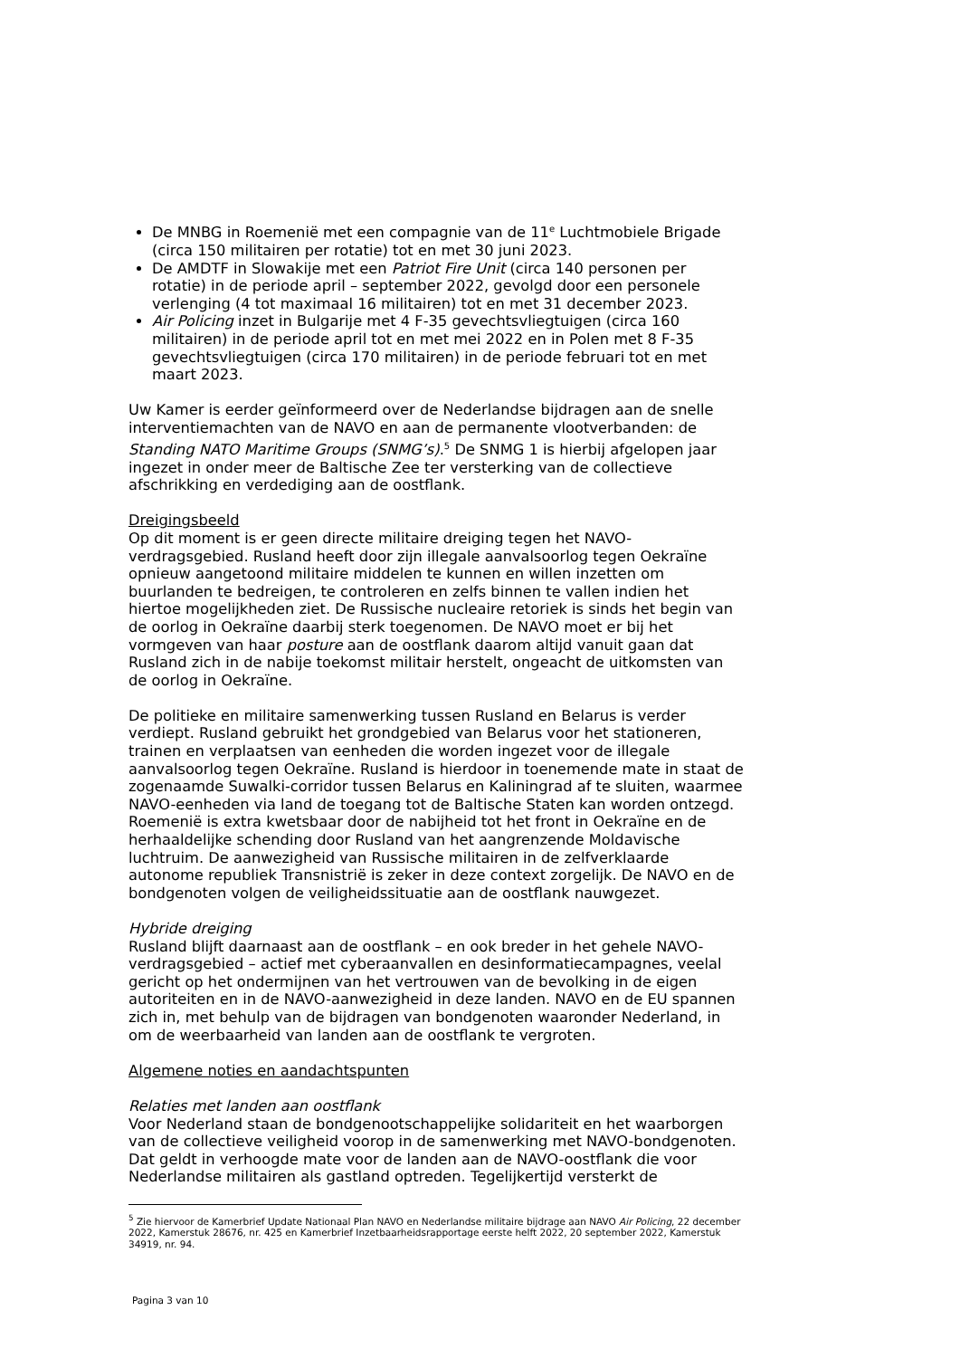De MNBG in Roemenië met een compagnie van de 11<sup>e</sup> Luchtmobiele Brigade (circa 150 militairen per rotatie) tot en met 30 juni 2023.
De AMDTF in Slowakije met een Patriot Fire Unit (circa 140 personen per rotatie) in de periode april – september 2022, gevolgd door een personele verlenging (4 tot maximaal 16 militairen) tot en met 31 december 2023.
Air Policing inzet in Bulgarije met 4 F-35 gevechtsvliegtuigen (circa 160 militairen) in de periode april tot en met mei 2022 en in Polen met 8 F-35 gevechtsvliegtuigen (circa 170 militairen) in de periode februari tot en met maart 2023.
Uw Kamer is eerder geïnformeerd over de Nederlandse bijdragen aan de snelle interventiemachten van de NAVO en aan de permanente vlootverbanden: de Standing NATO Maritime Groups (SNMG’s).<sup>5</sup> De SNMG 1 is hierbij afgelopen jaar ingezet in onder meer de Baltische Zee ter versterking van de collectieve afschrikking en verdediging aan de oostflank.
Dreigingsbeeld
Op dit moment is er geen directe militaire dreiging tegen het NAVO-verdragsgebied. Rusland heeft door zijn illegale aanvalsoorlog tegen Oekraïne opnieuw aangetoond militaire middelen te kunnen en willen inzetten om buurlanden te bedreigen, te controleren en zelfs binnen te vallen indien het hiertoe mogelijkheden ziet. De Russische nucleaire retoriek is sinds het begin van de oorlog in Oekraïne daarbij sterk toegenomen. De NAVO moet er bij het vormgeven van haar posture aan de oostflank daarom altijd vanuit gaan dat Rusland zich in de nabije toekomst militair herstelt, ongeacht de uitkomsten van de oorlog in Oekraïne.
De politieke en militaire samenwerking tussen Rusland en Belarus is verder verdiept. Rusland gebruikt het grondgebied van Belarus voor het stationeren, trainen en verplaatsen van eenheden die worden ingezet voor de illegale aanvalsoorlog tegen Oekraïne. Rusland is hierdoor in toenemende mate in staat de zogenaamde Suwalki-corridor tussen Belarus en Kaliningrad af te sluiten, waarmee NAVO-eenheden via land de toegang tot de Baltische Staten kan worden ontzegd. Roemenië is extra kwetsbaar door de nabijheid tot het front in Oekraïne en de herhaaldelijke schending door Rusland van het aangrenzende Moldavische luchtruim. De aanwezigheid van Russische militairen in de zelfverklaarde autonome republiek Transnistrië is zeker in deze context zorgelijk. De NAVO en de bondgenoten volgen de veiligheidssituatie aan de oostflank nauwgezet.
Hybride dreiging
Rusland blijft daarnaast aan de oostflank – en ook breder in het gehele NAVO-verdragsgebied – actief met cyberaanvallen en desinformatiecampagnes, veelal gericht op het ondermijnen van het vertrouwen van de bevolking in de eigen autoriteiten en in de NAVO-aanwezigheid in deze landen. NAVO en de EU spannen zich in, met behulp van de bijdragen van bondgenoten waaronder Nederland, in om de weerbaarheid van landen aan de oostflank te vergroten.
Algemene noties en aandachtspunten
Relaties met landen aan oostflank
Voor Nederland staan de bondgenootschappelijke solidariteit en het waarborgen van de collectieve veiligheid voorop in de samenwerking met NAVO-bondgenoten. Dat geldt in verhoogde mate voor de landen aan de NAVO-oostflank die voor Nederlandse militairen als gastland optreden. Tegelijkertijd versterkt de
<sup>5</sup> Zie hiervoor de Kamerbrief Update Nationaal Plan NAVO en Nederlandse militaire bijdrage aan NAVO Air Policing, 22 december 2022, Kamerstuk 28676, nr. 425 en Kamerbrief Inzetbaarheidsrapportage eerste helft 2022, 20 september 2022, Kamerstuk 34919, nr. 94.
Pagina 3 van 10